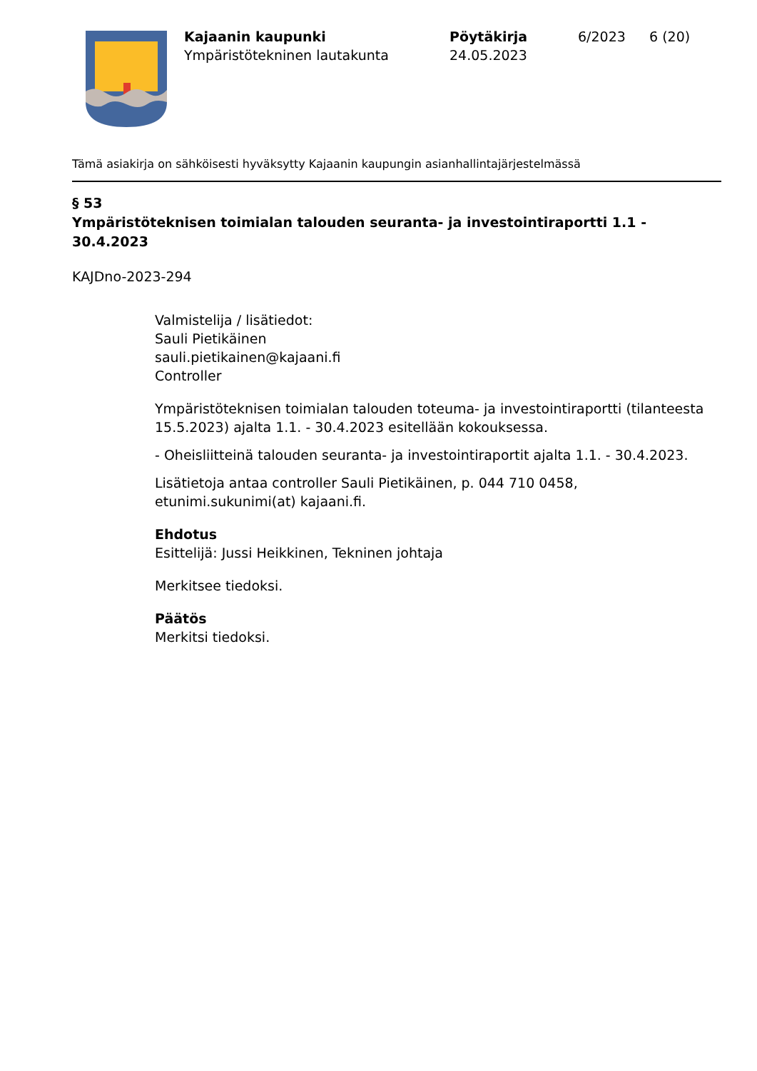Kajaanin kaupunki
Ympäristötekninen lautakunta
Pöytäkirja
24.05.2023
6/2023 6 (20)
Tämä asiakirja on sähköisesti hyväksytty Kajaanin kaupungin asianhallintajärjestelmässä
§ 53
Ympäristöteknisen toimialan talouden seuranta- ja investointiraportti 1.1 - 30.4.2023
KAJDno-2023-294
Valmistelija / lisätiedot:
Sauli Pietikäinen
sauli.pietikainen@kajaani.fi
Controller
Ympäristöteknisen toimialan talouden toteuma- ja investointiraportti (tilanteesta 15.5.2023) ajalta 1.1. - 30.4.2023 esitellään kokouksessa.
- Oheisliitteinä talouden seuranta- ja investointiraportit ajalta 1.1. - 30.4.2023.
Lisätietoja antaa controller Sauli Pietikäinen, p. 044 710 0458, etunimi.sukunimi(at) kajaani.fi.
Ehdotus
Esittelijä: Jussi Heikkinen, Tekninen johtaja
Merkitsee tiedoksi.
Päätös
Merkitsi tiedoksi.